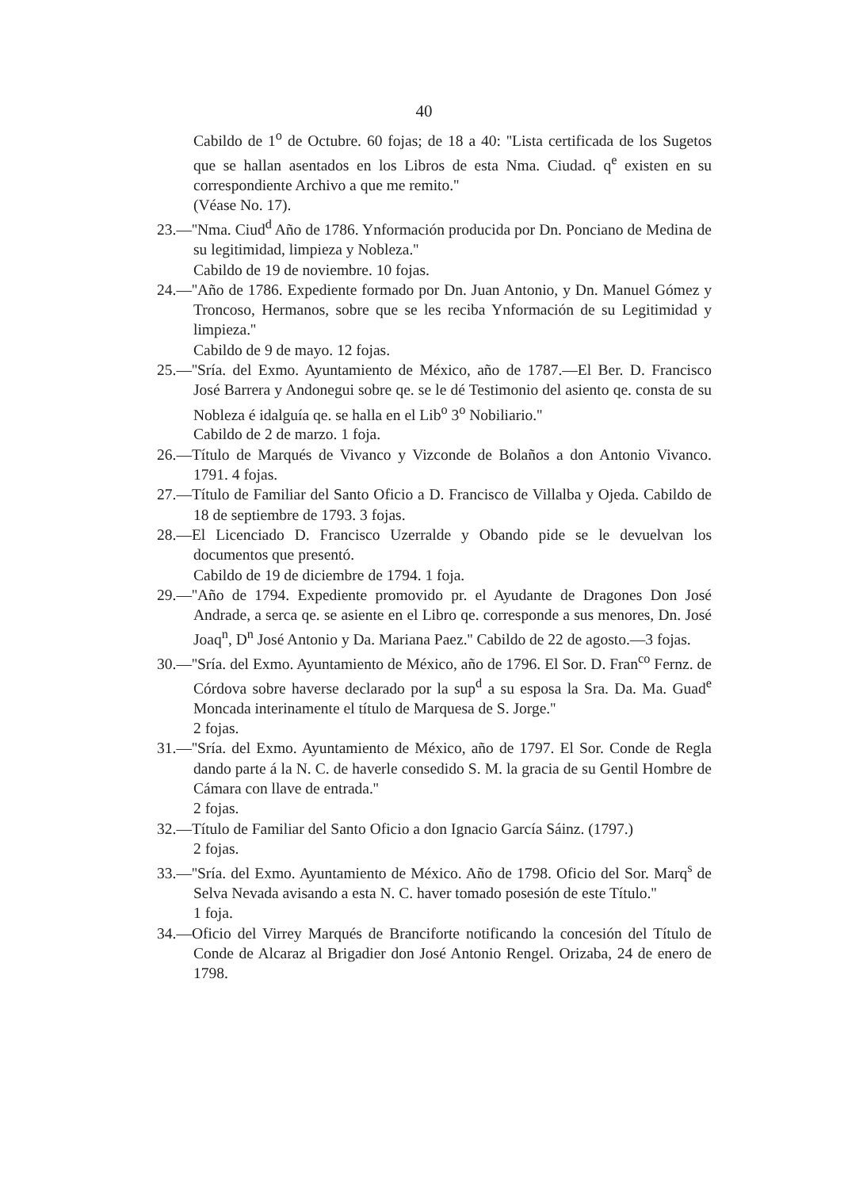40
Cabildo de 1<sup>o</sup> de Octubre. 60 fojas; de 18 a 40: ''Lista certificada de los Sugetos que se hallan asentados en los Libros de esta Nma. Ciudad. q<sup>e</sup> existen en su correspondiente Archivo a que me remito.''
(Véase No. 17).
23.—''Nma. Ciud<sup>d</sup> Año de 1786. Ynformación producida por Dn. Ponciano de Medina de su legitimidad, limpieza y Nobleza.''
Cabildo de 19 de noviembre. 10 fojas.
24.—''Año de 1786. Expediente formado por Dn. Juan Antonio, y Dn. Manuel Gómez y Troncoso, Hermanos, sobre que se les reciba Ynformación de su Legitimidad y limpieza.''
Cabildo de 9 de mayo. 12 fojas.
25.—''Sría. del Exmo. Ayuntamiento de México, año de 1787.—El Ber. D. Francisco José Barrera y Andonegui sobre qe. se le dé Testimonio del asiento qe. consta de su Nobleza é idalguía qe. se halla en el Lib<sup>o</sup> 3<sup>o</sup> Nobiliario.''
Cabildo de 2 de marzo. 1 foja.
26.—Título de Marqués de Vivanco y Vizconde de Bolaños a don Antonio Vivanco. 1791. 4 fojas.
27.—Título de Familiar del Santo Oficio a D. Francisco de Villalba y Ojeda. Cabildo de 18 de septiembre de 1793. 3 fojas.
28.—El Licenciado D. Francisco Uzerralde y Obando pide se le devuelvan los documentos que presentó.
Cabildo de 19 de diciembre de 1794. 1 foja.
29.—''Año de 1794. Expediente promovido pr. el Ayudante de Dragones Don José Andrade, a serca qe. se asiente en el Libro qe. corresponde a sus menores, Dn. José Joaq<sup>n</sup>, D<sup>n</sup> José Antonio y Da. Mariana Paez.'' Cabildo de 22 de agosto.—3 fojas.
30.—''Sría. del Exmo. Ayuntamiento de México, año de 1796. El Sor. D. Fran<sup>co</sup> Fernz. de Córdova sobre haverse declarado por la sup<sup>d</sup> a su esposa la Sra. Da. Ma. Guad<sup>e</sup> Moncada interinamente el título de Marquesa de S. Jorge.''
2 fojas.
31.—''Sría. del Exmo. Ayuntamiento de México, año de 1797. El Sor. Conde de Regla dando parte á la N. C. de haverle consedido S. M. la gracia de su Gentil Hombre de Cámara con llave de entrada.''
2 fojas.
32.—Título de Familiar del Santo Oficio a don Ignacio García Sáinz. (1797.)
2 fojas.
33.—''Sría. del Exmo. Ayuntamiento de México. Año de 1798. Oficio del Sor. Marq<sup>s</sup> de Selva Nevada avisando a esta N. C. haver tomado posesión de este Título.''
1 foja.
34.—Oficio del Virrey Marqués de Branciforte notificando la concesión del Título de Conde de Alcaraz al Brigadier don José Antonio Rengel. Orizaba, 24 de enero de 1798.